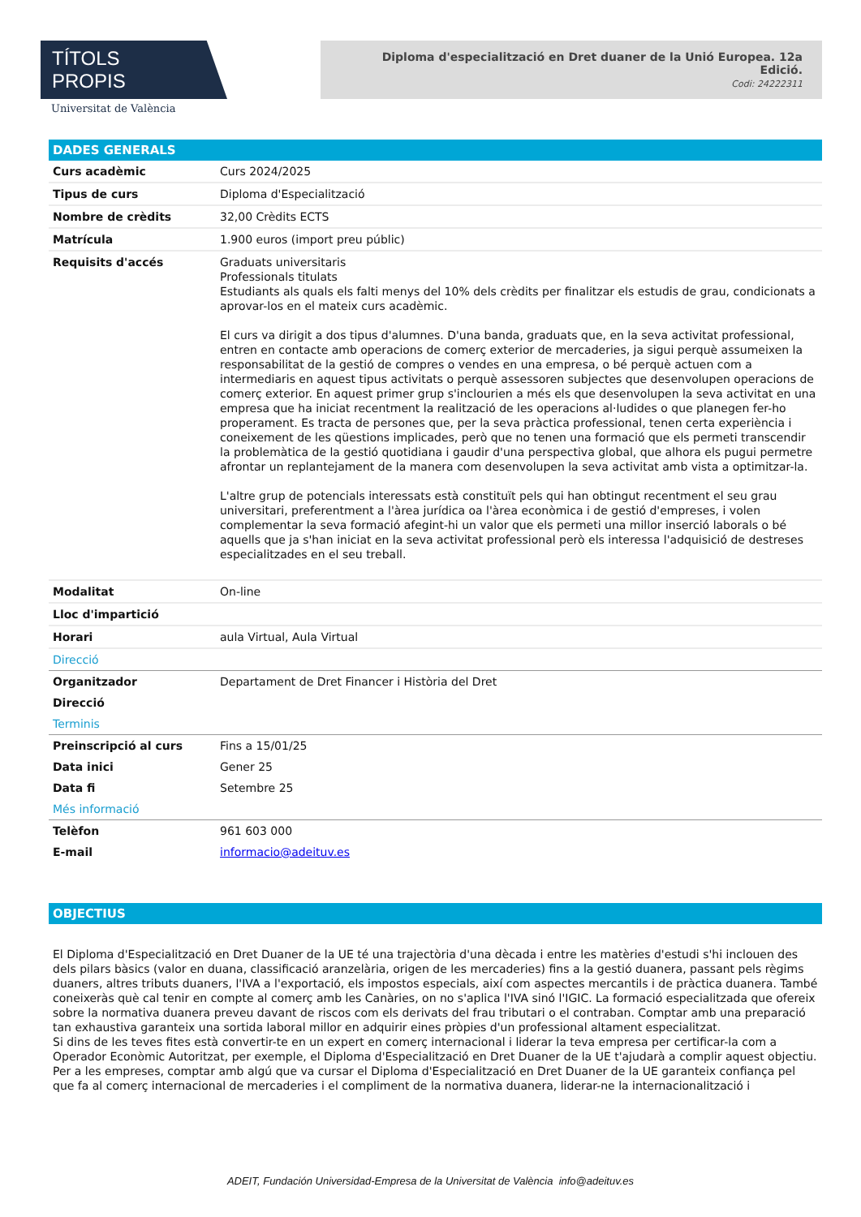TÍTOLS PROPIS
Universitat de València
Diploma d'especialització en Dret duaner de la Unió Europea. 12a Edició.
Codi: 24222311
DADES GENERALS
| Curs acadèmic | Curs 2024/2025 |
| Tipus de curs | Diploma d'Especialització |
| Nombre de crèdits | 32,00 Crèdits ECTS |
| Matrícula | 1.900 euros (import preu públic) |
| Requisits d'accés | Graduats universitaris Professionals titulats Estudiants als quals els falti menys del 10% dels crèdits per finalitzar els estudis de grau, condicionats a aprovar-los en el mateix curs acadèmic. El curs va dirigit a dos tipus d'alumnes. D'una banda, graduats que, en la seva activitat professional, entren en contacte amb operacions de comerç exterior de mercaderies, ja sigui perquè assumeixen la responsabilitat de la gestió de compres o vendes en una empresa, o bé perquè actuen com a intermediaris en aquest tipus activitats o perquè assessoren subjectes que desenvolupen operacions de comerç exterior. En aquest primer grup s'inclourien a més els que desenvolupen la seva activitat en una empresa que ha iniciat recentment la realització de les operacions al·ludides o que planegen fer-ho properament. Es tracta de persones que, per la seva pràctica professional, tenen certa experiència i coneixement de les qüestions implicades, però que no tenen una formació que els permeti transcendir la problemàtica de la gestió quotidiana i gaudir d'una perspectiva global, que alhora els pugui permetre afrontar un replantejament de la manera com desenvolupen la seva activitat amb vista a optimitzar-la. L'altre grup de potencials interessats està constituït pels qui han obtingut recentment el seu grau universitari, preferentment a l'àrea jurídica oa l'àrea econòmica i de gestió d'empreses, i volen complementar la seva formació afegint-hi un valor que els permeti una millor inserció laborals o bé aquells que ja s'han iniciat en la seva activitat professional però els interessa l'adquisició de destreses especialitzades en el seu treball. |
| Modalitat | On-line |
| Lloc d'impartició | |
| Horari | aula Virtual, Aula Virtual |
| Direcció | |
| Organitzador | Departament de Dret Financer i Història del Dret |
| Direcció | |
| Terminis | |
| Preinscripció al curs | Fins a 15/01/25 |
| Data inici | Gener 25 |
| Data fi | Setembre 25 |
| Més informació | |
| Telèfon | 961 603 000 |
| E-mail | informacio@adeituv.es |
OBJECTIUS
El Diploma d'Especialització en Dret Duaner de la UE té una trajectòria d'una dècada i entre les matèries d'estudi s'hi inclouen des dels pilars bàsics (valor en duana, classificació aranzelària, origen de les mercaderies) fins a la gestió duanera, passant pels règims duaners, altres tributs duaners, l'IVA a l'exportació, els impostos especials, així com aspectes mercantils i de pràctica duanera. També coneixeràs què cal tenir en compte al comerç amb les Canàries, on no s'aplica l'IVA sinó l'IGIC. La formació especialitzada que ofereix sobre la normativa duanera preveu davant de riscos com els derivats del frau tributari o el contraban. Comptar amb una preparació tan exhaustiva garanteix una sortida laboral millor en adquirir eines pròpies d'un professional altament especialitzat.
Si dins de les teves fites està convertir-te en un expert en comerç internacional i liderar la teva empresa per certificar-la com a Operador Econòmic Autoritzat, per exemple, el Diploma d'Especialització en Dret Duaner de la UE t'ajudarà a complir aquest objectiu.
Per a les empreses, comptar amb algú que va cursar el Diploma d'Especialització en Dret Duaner de la UE garanteix confiança pel que fa al comerç internacional de mercaderies i el compliment de la normativa duanera, liderar-ne la internacionalització i
ADEIT, Fundación Universidad-Empresa de la Universitat de València info@adeituv.es